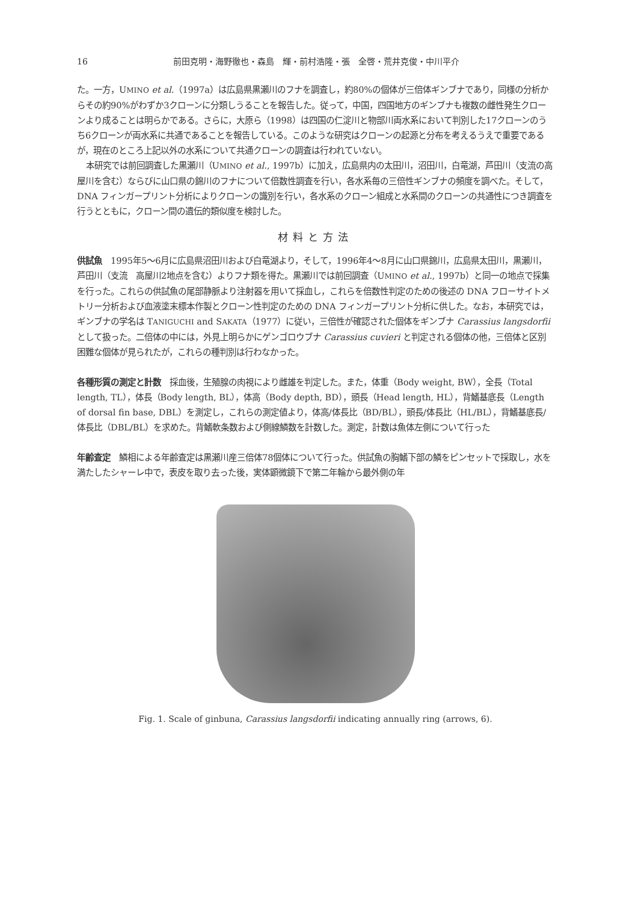16 前田克明・海野徹也・森島　輝・前村浩隆・張　全啓・荒井克俊・中川平介
た。一方，UMINO et al.（1997a）は広島県黒瀬川のフナを調査し，約80%の個体が三倍体ギンブナであり，同様の分析からその約90%がわずか3クローンに分類しうることを報告した。従って，中国，四国地方のギンブナも複数の雌性発生クローンより成ることは明らかである。さらに，大原ら（1998）は四国の仁淀川と物部川両水系において判別した17クローンのうち6クローンが両水系に共通であることを報告している。このような研究はクローンの起源と分布を考えるうえで重要であるが，現在のところ上記以外の水系について共通クローンの調査は行われていない。
本研究では前回調査した黒瀬川（UMINO et al., 1997b）に加え，広島県内の太田川，沼田川，白竜湖，芦田川（支流の高屋川を含む）ならびに山口県の錦川のフナについて倍数性調査を行い，各水系毎の三倍性ギンブナの頻度を調べた。そして，DNA フィンガープリント分析によりクローンの識別を行い，各水系のクローン組成と水系間のクローンの共通性につき調査を行うとともに，クローン間の遺伝的類似度を検討した。
材料と方法
供試魚　1995年5～6月に広島県沼田川および白竜湖より，そして，1996年4～8月に山口県錦川，広島県太田川，黒瀬川，芦田川（支流　高屋川2地点を含む）よりフナ類を得た。黒瀬川では前回調査（UMINO et al., 1997b）と同一の地点で採集を行った。これらの供試魚の尾部静脈より注射器を用いて採血し，これらを倍数性判定のための後述の DNA フローサイトメトリー分析および血液塗末標本作製とクローン性判定のための DNA フィンガープリント分析に供した。なお，本研究では，ギンブナの学名は TANIGUCHI and SAKATA（1977）に従い，三倍性が確認された個体をギンブナ Carassius langsdorfii として扱った。二倍体の中には，外見上明らかにゲンゴロウブナ Carassius cuvieri と判定される個体の他，三倍体と区別困難な個体が見られたが，これらの種判別は行わなかった。
各種形質の測定と計数　採血後，生殖腺の肉視により雌雄を判定した。また，体重（Body weight, BW），全長（Total length, TL），体長（Body length, BL），体高（Body depth, BD），頭長（Head length, HL），背鰭基底長（Length of dorsal fin base, DBL）を測定し，これらの測定値より，体高/体長比（BD/BL），頭長/体長比（HL/BL），背鰭基底長/体長比（DBL/BL）を求めた。背鰭軟条数および側線鱗数を計数した。測定，計数は魚体左側について行った
年齢査定　鱗相による年齢査定は黒瀬川産三倍体78個体について行った。供試魚の胸鰭下部の鱗をピンセットで採取し，水を満たしたシャーレ中で，表皮を取り去った後，実体顕微鏡下で第二年輪から最外側の年
Fig. 1. Scale of ginbuna, Carassius langsdorfii indicating annually ring (arrows, 6).